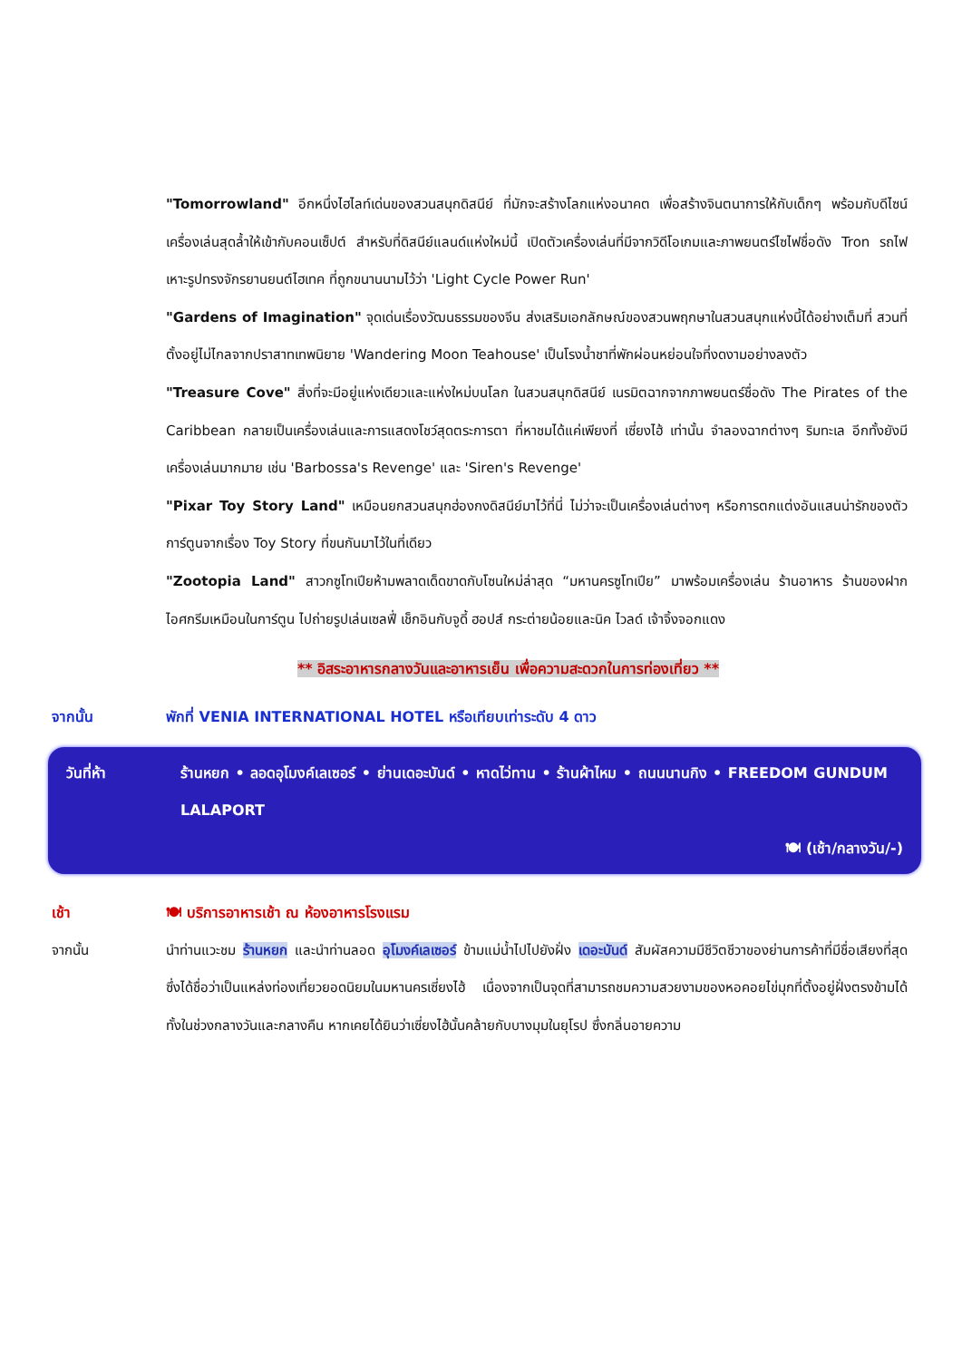"Tomorrowland" อีกหนึ่งไฮไลท์เด่นของสวนสนุกดิสนีย์ ที่มักจะสร้างโลกแห่งอนาคต เพื่อสร้างจินตนาการให้กับเด็กๆ พร้อมกับดีไซน์เครื่องเล่นสุดล้ำให้เข้ากับคอนเซ็ปต์ สำหรับที่ดิสนีย์แลนด์แห่งใหม่นี้ เปิดตัวเครื่องเล่นที่มีจากวิดีโอเกมและภาพยนตร์ไซไฟชื่อดัง Tron รถไฟเหาะรูปทรงจักรยานยนต์ไฮเทค ที่ถูกขนานนามไว้ว่า 'Light Cycle Power Run'
"Gardens of Imagination" จุดเด่นเรื่องวัฒนธรรมของจีน ส่งเสริมเอกลักษณ์ของสวนพฤกษาในสวนสนุกแห่งนี้ได้อย่างเต็มที่ สวนที่ตั้งอยู่ไม่ไกลจากปราสาทเทพนิยาย 'Wandering Moon Teahouse' เป็นโรงน้ำชาที่พักผ่อนหย่อนใจที่งดงามอย่างลงตัว
"Treasure Cove" สิ่งที่จะมีอยู่แห่งเดียวและแห่งใหม่บนโลก ในสวนสนุกดิสนีย์ เนรมิตฉากจากภาพยนตร์ชื่อดัง The Pirates of the Caribbean กลายเป็นเครื่องเล่นและการแสดงโชว์สุดตระการตา ที่หาชมได้แค่เพียงที่ เซี่ยงไฮ้ เท่านั้น จำลองฉากต่างๆ ริมทะเล อีกทั้งยังมีเครื่องเล่นมากมาย เช่น 'Barbossa's Revenge' และ 'Siren's Revenge'
"Pixar Toy Story Land" เหมือนยกสวนสนุกฮ่องกงดิสนีย์มาไว้ที่นี่ ไม่ว่าจะเป็นเครื่องเล่นต่างๆ หรือการตกแต่งอันแสนน่ารักของตัวการ์ตูนจากเรื่อง Toy Story ที่ขนกันมาไว้ในที่เดียว
"Zootopia Land" สาวกซูโทเปียห้ามพลาดเด็ดขาดกับโซนใหม่ล่าสุด “มหานครซูโทเปีย” มาพร้อมเครื่องเล่น ร้านอาหาร ร้านของฝาก ไอศกรีมเหมือนในการ์ตูน ไปถ่ายรูปเล่นเซลฟี่ เช็กอินกับจูดี้ ฮอปส์ กระต่ายน้อยและนิค ไวลด์ เจ้าจิ้งจอกแดง
** อิสระอาหารกลางวันและอาหารเย็น เพื่อความสะดวกในการท่องเที่ยว **
จากนั้น พักที่ VENIA INTERNATIONAL HOTEL หรือเทียบเท่าระดับ 4 ดาว
วันที่ห้า ร้านหยก • ลอดอุโมงค์เลเซอร์ • ย่านเดอะบันด์ • หาดไว่ทาน • ร้านผ้าไหม • ถนนนานกิง • FREEDOM GUNDUM LALAPORT
🍽 (เช้า/กลางวัน/-)
เช้า 🍽 บริการอาหารเช้า ณ ห้องอาหารโรงแรม
จากนั้น นำท่านแวะชม ร้านหยก และนำท่านลอด อุโมงค์เลเซอร์ ข้ามแม่น้ำไปไปยังฝั่ง เดอะบันด์ สัมผัสความมีชีวิตชีวาของย่านการค้าที่มีชื่อเสียงที่สุด ซึ่งได้ชื่อว่าเป็นแหล่งท่องเที่ยวยอดนิยมในมหานครเซี่ยงไฮ้ เนื่องจากเป็นจุดที่สามารถชมความสวยงามของหอคอยไข่มุกที่ตั้งอยู่ฝั่งตรงข้ามได้ทั้งในช่วงกลางวันและกลางคืน หากเคยได้ยินว่าเซี่ยงไฮ้นั้นคล้ายกับบางมุมในยุโรป ซึ่งกลิ่นอายความ